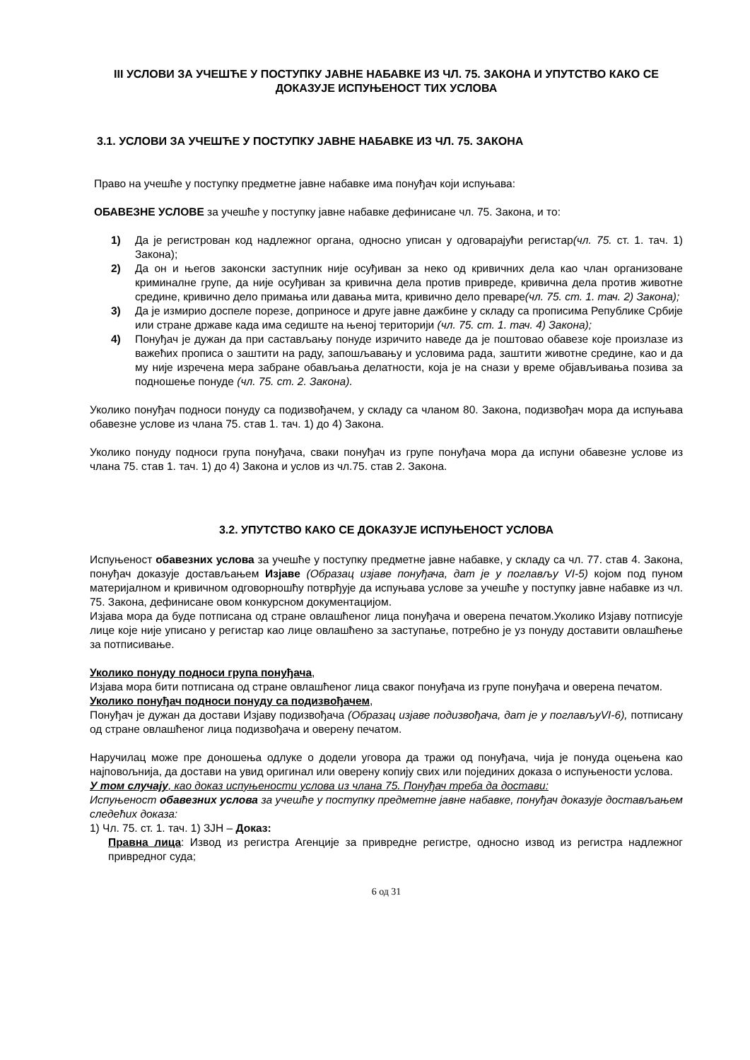III УСЛОВИ ЗА УЧЕШЋЕ У ПОСТУПКУ ЈАВНЕ НАБАВКЕ ИЗ ЧЛ. 75. ЗАКОНА И УПУТСТВО КАКО СЕ ДОКАЗУЈЕ ИСПУЊЕНОСТ ТИХ УСЛОВА
3.1. УСЛОВИ ЗА УЧЕШЋЕ У ПОСТУПКУ ЈАВНЕ НАБАВКЕ ИЗ ЧЛ. 75. ЗАКОНА
Право на учешће у поступку предметне јавне набавке има понуђач који испуњава:
ОБАВЕЗНЕ УСЛОВЕ за учешће у поступку јавне набавке дефинисане чл. 75. Закона, и то:
1) Да је регистрован код надлежног органа, односно уписан у одговарајући регистар(чл. 75. ст. 1. тач. 1) Закона);
2) Да он и његов законски заступник није осуђиван за неко од кривичних дела као члан организоване криминалне групе, да није осуђиван за кривична дела против привреде, кривична дела против животне средине, кривично дело примања или давања мита, кривично дело преваре(чл. 75. ст. 1. тач. 2) Закона);
3) Да је измирио доспеле порезе, доприносе и друге јавне дажбине у складу са прописима Републике Србије или стране државе када има седиште на њеној територији (чл. 75. ст. 1. тач. 4) Закона);
4) Понуђач је дужан да при састављању понуде изричито наведе да је поштовао обавезе које произлазе из важећих прописа о заштити на раду, запошљавању и условима рада, заштити животне средине, као и да му није изречена мера забране обављања делатности, која је на снази у време објављивања позива за подношење понуде (чл. 75. ст. 2. Закона).
Уколико понуђач подноси понуду са подизвођачем, у складу са чланом 80. Закона, подизвођач мора да испуњава обавезне услове из члана 75. став 1. тач. 1) до 4) Закона.
Уколико понуду подноси група понуђача, сваки понуђач из групе понуђача мора да испуни обавезне услове из члана 75. став 1. тач. 1) до 4) Закона и услов из чл.75. став 2. Закона.
3.2. УПУТСТВО КАКО СЕ ДОКАЗУЈЕ ИСПУЊЕНОСТ УСЛОВА
Испуњеност обавезних услова за учешће у поступку предметне јавне набавке, у складу са чл. 77. став 4. Закона, понуђач доказује достављањем Изјаве (Образац изјаве понуђача, дат је у поглављу VI-5) којом под пуном материјалном и кривичном одговорношћу потврђује да испуњава услове за учешће у поступку јавне набавке из чл. 75. Закона, дефинисане овом конкурсном документацијом.
Изјава мора да буде потписана од стране овлашћеног лица понуђача и оверена печатом.Уколико Изјаву потписује лице које није уписано у регистар као лице овлашћено за заступање, потребно је уз понуду доставити овлашћење за потписивање.
Уколико понуду подноси група понуђача,
Изјава мора бити потписана од стране овлашћеног лица сваког понуђача из групе понуђача и оверена печатом.
Уколико понуђач подноси понуду са подизвођачем,
Понуђач је дужан да достави Изјаву подизвођача (Образац изјаве подизвођача, дат је у поглављуVI-6), потписану од стране овлашћеног лица подизвођача и оверену печатом.
Наручилац може пре доношења одлуке о додели уговора да тражи од понуђача, чија је понуда оцењена као најповољнија, да достави на увид оригинал или оверену копију свих или појединих доказа о испуњености услова.
У том случају, као доказ испуњености услова из члана 75. Понуђач треба да достави:
Испуњеност обавезних услова за учешће у поступку предметне јавне набавке, понуђач доказује достављањем следећих доказа:
1) Чл. 75. ст. 1. тач. 1) ЗЈН – Доказ:
Правна лица: Извод из регистра Агенције за привредне регистре, односно извод из регистра надлежног привредног суда;
6 од 31